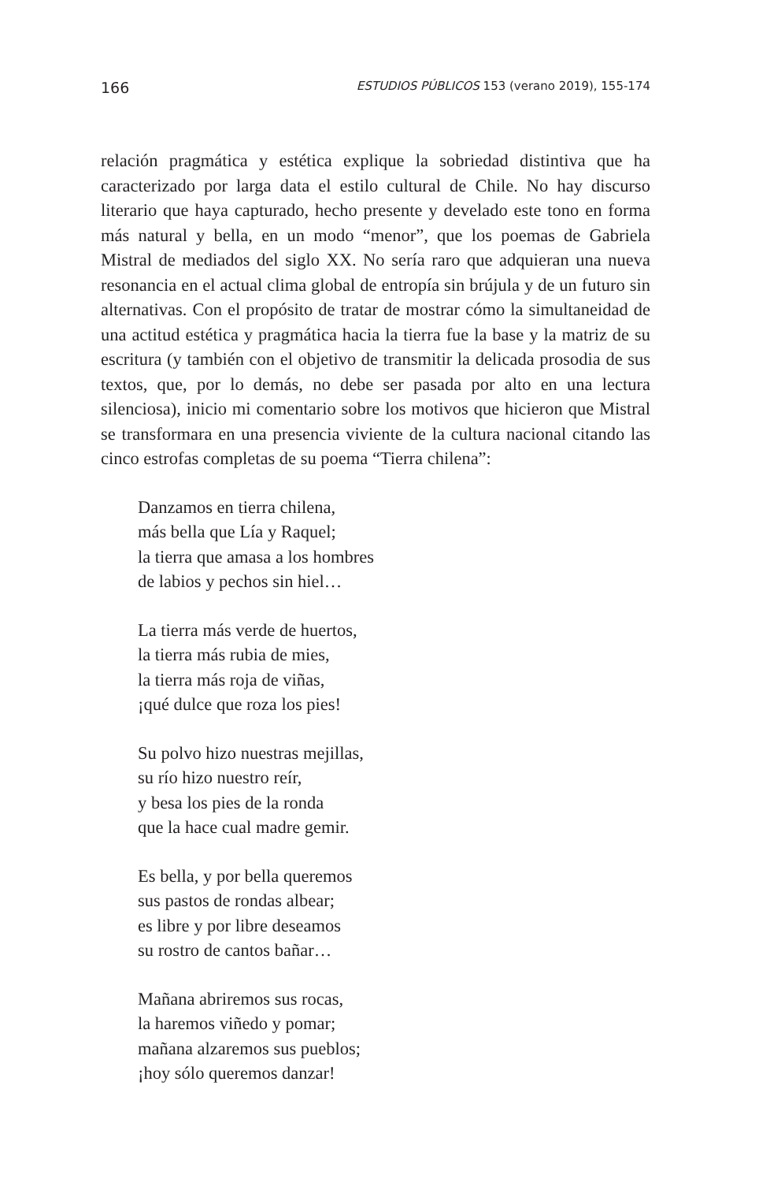166 ESTUDIOS PÚBLICOS 153 (verano 2019), 155-174
relación pragmática y estética explique la sobriedad distintiva que ha caracterizado por larga data el estilo cultural de Chile. No hay discurso literario que haya capturado, hecho presente y develado este tono en forma más natural y bella, en un modo “menor”, que los poemas de Gabriela Mistral de mediados del siglo XX. No sería raro que adquieran una nueva resonancia en el actual clima global de entropía sin brújula y de un futuro sin alternativas. Con el propósito de tratar de mostrar cómo la simultaneidad de una actitud estética y pragmática hacia la tierra fue la base y la matriz de su escritura (y también con el objetivo de trans­mitir la delicada prosodia de sus textos, que, por lo demás, no debe ser pasada por alto en una lectura silenciosa), inicio mi comentario sobre los motivos que hicieron que Mistral se transformara en una presencia viviente de la cultura nacional citando las cinco estrofas completas de su poema “Tierra chilena”:
Danzamos en tierra chilena,
más bella que Lía y Raquel;
la tierra que amasa a los hombres
de labios y pechos sin hiel…
La tierra más verde de huertos,
la tierra más rubia de mies,
la tierra más roja de viñas,
¡qué dulce que roza los pies!
Su polvo hizo nuestras mejillas,
su río hizo nuestro reír,
y besa los pies de la ronda
que la hace cual madre gemir.
Es bella, y por bella queremos
sus pastos de rondas albear;
es libre y por libre deseamos
su rostro de cantos bañar…
Mañana abriremos sus rocas,
la haremos viñedo y pomar;
mañana alzaremos sus pueblos;
¡hoy sólo queremos danzar!